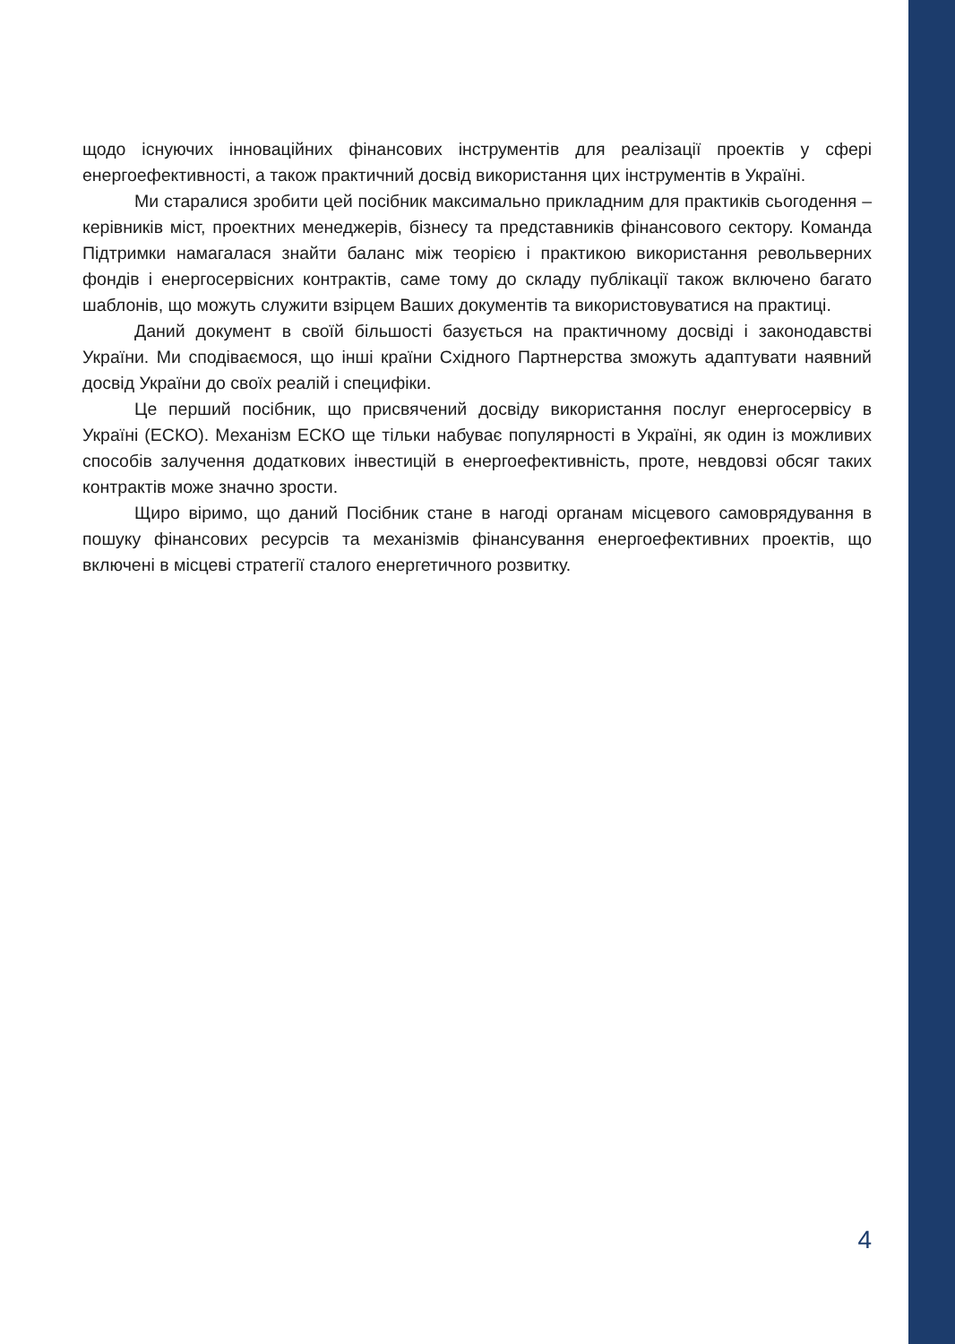щодо існуючих інноваційних фінансових інструментів для реалізації проектів у сфері енергоефективності, а також практичний досвід використання цих інструментів в Україні.
Ми старалися зробити цей посібник максимально прикладним для практиків сьогодення – керівників міст, проектних менеджерів, бізнесу та представників фінансового сектору. Команда Підтримки намагалася знайти баланс між теорією і практикою використання револьверних фондів і енергосервісних контрактів, саме тому до складу публікації також включено багато шаблонів, що можуть служити взірцем Ваших документів та використовуватися на практиці.
Даний документ в своїй більшості базується на практичному досвіді і законодавстві України. Ми сподіваємося, що інші країни Східного Партнерства зможуть адаптувати наявний досвід України до своїх реалій і специфіки.
Це перший посібник, що присвячений досвіду використання послуг енергосервісу в Україні (ЕСКО). Механізм ЕСКО ще тільки набуває популярності в Україні, як один із можливих способів залучення додаткових інвестицій в енергоефективність, проте, невдовзі обсяг таких контрактів може значно зрости.
Щиро віримо, що даний Посібник стане в нагоді органам місцевого самоврядування в пошуку фінансових ресурсів та механізмів фінансування енергоефективних проектів, що включені в місцеві стратегії сталого енергетичного розвитку.
4